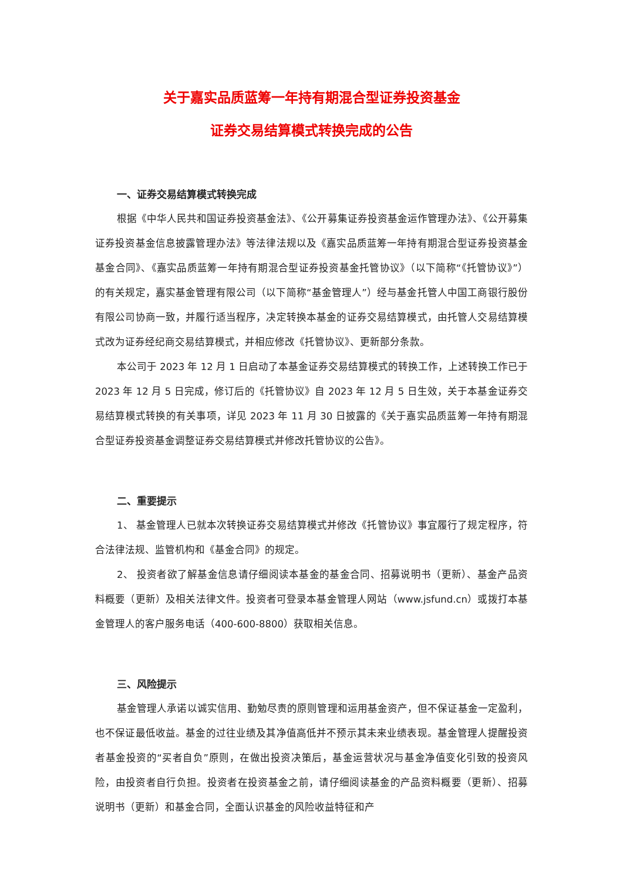关于嘉实品质蓝筹一年持有期混合型证券投资基金
证券交易结算模式转换完成的公告
一、证券交易结算模式转换完成
根据《中华人民共和国证券投资基金法》、《公开募集证券投资基金运作管理办法》、《公开募集证券投资基金信息披露管理办法》等法律法规以及《嘉实品质蓝筹一年持有期混合型证券投资基金基金合同》、《嘉实品质蓝筹一年持有期混合型证券投资基金托管协议》（以下简称“《托管协议》”）的有关规定，嘉实基金管理有限公司（以下简称“基金管理人”）经与基金托管人中国工商银行股份有限公司协商一致，并履行适当程序，决定转换本基金的证券交易结算模式，由托管人交易结算模式改为证券经纪商交易结算模式，并相应修改《托管协议》、更新部分条款。
本公司于 2023 年 12 月 1 日启动了本基金证券交易结算模式的转换工作，上述转换工作已于 2023 年 12 月 5 日完成，修订后的《托管协议》自 2023 年 12 月 5 日生效，关于本基金证券交易结算模式转换的有关事项，详见 2023 年 11 月 30 日披露的《关于嘉实品质蓝筹一年持有期混合型证券投资基金调整证券交易结算模式并修改托管协议的公告》。
二、重要提示
1、 基金管理人已就本次转换证券交易结算模式并修改《托管协议》事宜履行了规定程序，符合法律法规、监管机构和《基金合同》的规定。
2、 投资者欲了解基金信息请仔细阅读本基金的基金合同、招募说明书（更新）、基金产品资料概要（更新）及相关法律文件。投资者可登录本基金管理人网站（www.jsfund.cn）或拨打本基金管理人的客户服务电话（400-600-8800）获取相关信息。
三、风险提示
基金管理人承诺以诚实信用、勤勉尽责的原则管理和运用基金资产，但不保证基金一定盈利，也不保证最低收益。基金的过往业绩及其净值高低并不预示其未来业绩表现。基金管理人提醒投资者基金投资的“买者自负”原则，在做出投资决策后，基金运营状况与基金净值变化引致的投资风险，由投资者自行负担。投资者在投资基金之前，请仔细阅读基金的产品资料概要（更新）、招募说明书（更新）和基金合同，全面认识基金的风险收益特征和产